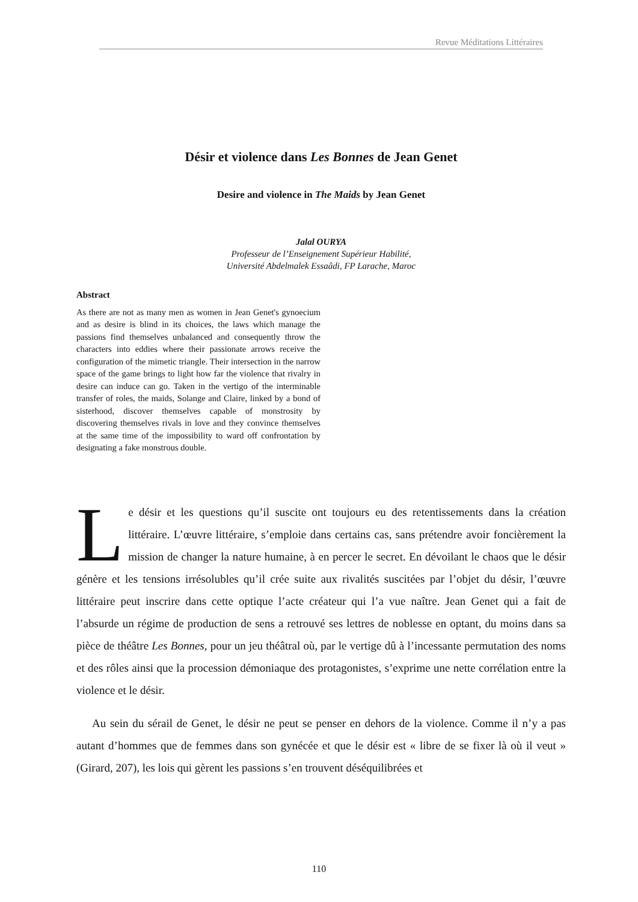Revue Méditations Littéraires
Désir et violence dans Les Bonnes de Jean Genet
Desire and violence in The Maids by Jean Genet
Jalal OURYA
Professeur de l’Enseignement Supérieur Habilité,
Université Abdelmalek Essaâdi, FP Larache, Maroc
Abstract
As there are not as many men as women in Jean Genet's gynoecium and as desire is blind in its choices, the laws which manage the passions find themselves unbalanced and consequently throw the characters into eddies where their passionate arrows receive the configuration of the mimetic triangle. Their intersection in the narrow space of the game brings to light how far the violence that rivalry in desire can induce can go. Taken in the vertigo of the interminable transfer of roles, the maids, Solange and Claire, linked by a bond of sisterhood, discover themselves capable of monstrosity by discovering themselves rivals in love and they convince themselves at the same time of the impossibility to ward off confrontation by designating a fake monstrous double.
Le désir et les questions qu’il suscite ont toujours eu des retentissements dans la création littéraire. L’œuvre littéraire, s’emploie dans certains cas, sans prétendre avoir foncièrement la mission de changer la nature humaine, à en percer le secret. En dévoilant le chaos que le désir génère et les tensions irrésolubles qu’il crée suite aux rivalités suscitées par l’objet du désir, l’œuvre littéraire peut inscrire dans cette optique l’acte créateur qui l’a vue naître. Jean Genet qui a fait de l’absurde un régime de production de sens a retrouvé ses lettres de noblesse en optant, du moins dans sa pièce de théâtre Les Bonnes, pour un jeu théâtral où, par le vertige dû à l’incessante permutation des noms et des rôles ainsi que la procession démoniaque des protagonistes, s’exprime une nette corrélation entre la violence et le désir.
Au sein du sérail de Genet, le désir ne peut se penser en dehors de la violence. Comme il n’y a pas autant d’hommes que de femmes dans son gynécée et que le désir est « libre de se fixer là où il veut » (Girard, 207), les lois qui gèrent les passions s’en trouvent déséquilibrées et
110